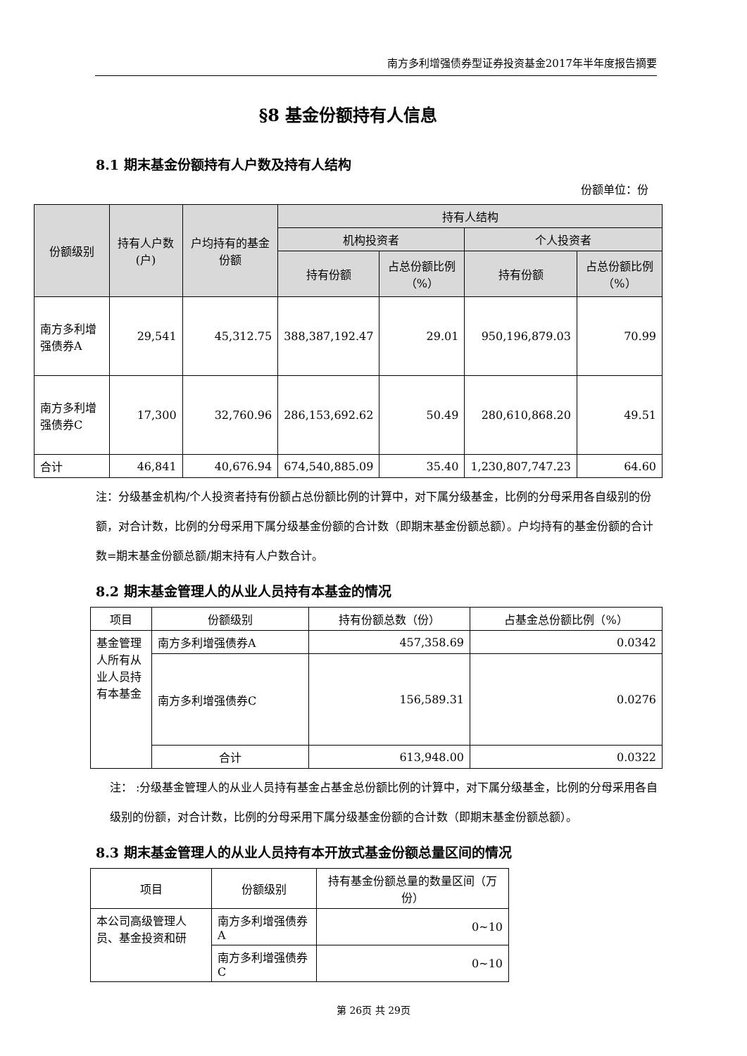南方多利增强债券型证券投资基金2017年半年度报告摘要
§8 基金份额持有人信息
8.1 期末基金份额持有人户数及持有人结构
份额单位：份
| 份额级别 | 持有人户数(户) | 户均持有的基金份额 | 持有人结构 | | | |
| --- | --- | --- | --- | --- | --- | --- |
| | | | 机构投资者 | | 个人投资者 | |
| | | | 持有份额 | 占总份额比例（%） | 持有份额 | 占总份额比例（%） |
| 南方多利增强债券A | 29,541 | 45,312.75 | 388,387,192.47 | 29.01 | 950,196,879.03 | 70.99 |
| 南方多利增强债券C | 17,300 | 32,760.96 | 286,153,692.62 | 50.49 | 280,610,868.20 | 49.51 |
| 合计 | 46,841 | 40,676.94 | 674,540,885.09 | 35.40 | 1,230,807,747.23 | 64.60 |
注：分级基金机构/个人投资者持有份额占总份额比例的计算中，对下属分级基金，比例的分母采用各自级别的份额，对合计数，比例的分母采用下属分级基金份额的合计数（即期末基金份额总额）。户均持有的基金份额的合计数=期末基金份额总额/期末持有人户数合计。
8.2 期末基金管理人的从业人员持有本基金的情况
| 项目 | 份额级别 | 持有份额总数（份） | 占基金总份额比例（%） |
| 基金管理人所有从业人员持有本基金 | 南方多利增强债券A | 457,358.69 | 0.0342 |
| | 南方多利增强债券C | 156,589.31 | 0.0276 |
| | 合计 | 613,948.00 | 0.0322 |
注： :分级基金管理人的从业人员持有基金占基金总份额比例的计算中，对下属分级基金，比例的分母采用各自级别的份额，对合计数，比例的分母采用下属分级基金份额的合计数（即期末基金份额总额）。
8.3 期末基金管理人的从业人员持有本开放式基金份额总量区间的情况
| 项目 | 份额级别 | 持有基金份额总量的数量区间（万份） |
| 本公司高级管理人员、基金投资和研 | 南方多利增强债券A | 0~10 |
| | 南方多利增强债券C | 0~10 |
第 26页 共 29页